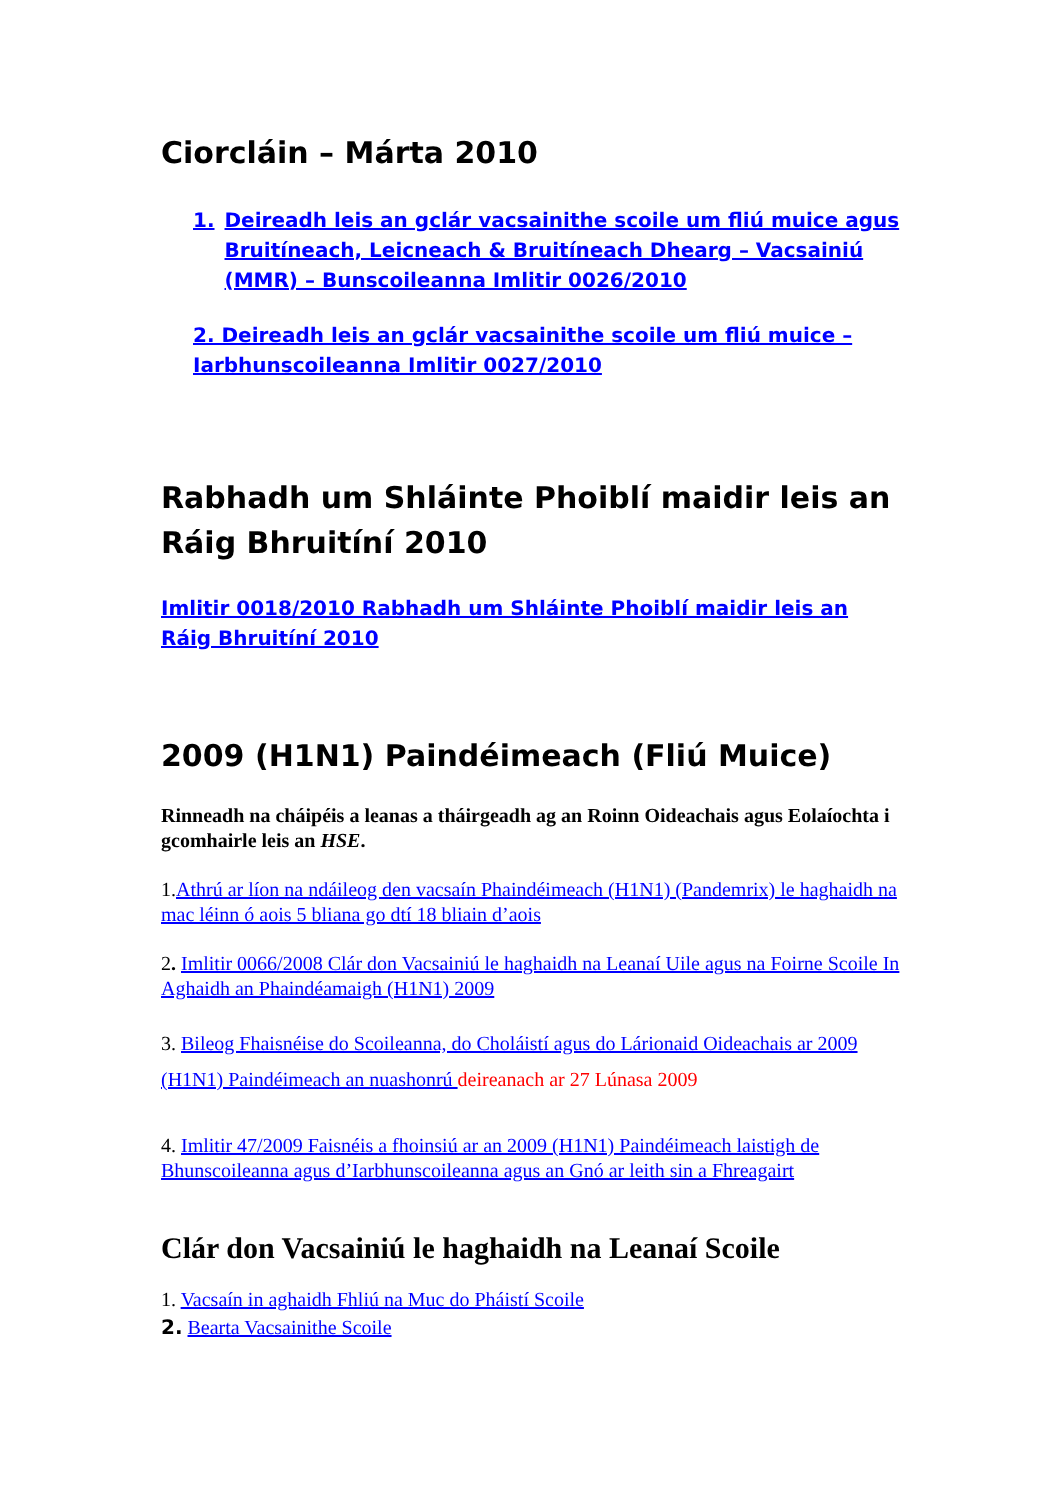Ciorcláin – Márta 2010
1. Deireadh leis an gclár vacsainithe scoile um fliú muice agus Bruitíneach, Leicneach & Bruitíneach Dhearg – Vacsainiú (MMR) – Bunscoileanna Imlitir 0026/2010
2. Deireadh leis an gclár vacsainithe scoile um fliú muice – Iarbhunscoileanna Imlitir 0027/2010
Rabhadh um Shláinte Phoiblí maidir leis an Ráig Bhruitíní 2010
Imlitir 0018/2010 Rabhadh um Shláinte Phoiblí maidir leis an Ráig Bhruitíní 2010
2009 (H1N1) Paindéimeach (Fliú Muice)
Rinneadh na cháipéis a leanas a tháirgeadh ag an Roinn Oideachais agus Eolaíochta i gcomhairle leis an HSE.
1.Athrú ar líon na ndáileog den vacsaín Phaindéimeach (H1N1) (Pandemrix) le haghaidh na mac léinn ó aois 5 bliana go dtí 18 bliain d’aois
2. Imlitir 0066/2008 Clár don Vacsainiú le haghaidh na Leanaí Uile agus na Foirne Scoile In Aghaidh an Phaindéamaigh (H1N1) 2009
3. Bileog Fhaisnéise do Scoileanna, do Choláistí agus do Lárionaid Oideachais ar 2009 (H1N1) Paindéimeach an nuashonrú deireanach ar 27 Lúnasa 2009
4. Imlitir 47/2009 Faisnéis a fhoinsiú ar an 2009 (H1N1) Paindéimeach laistigh de Bhunscoileanna agus d’Iarbhunscoileanna agus an Gnó ar leith sin a Fhreagairt
Clár don Vacsainiú le haghaidh na Leanaí Scoile
1. Vacsaín in aghaidh Fhliú na Muc do Pháistí Scoile
2. Bearta Vacsainithe Scoile